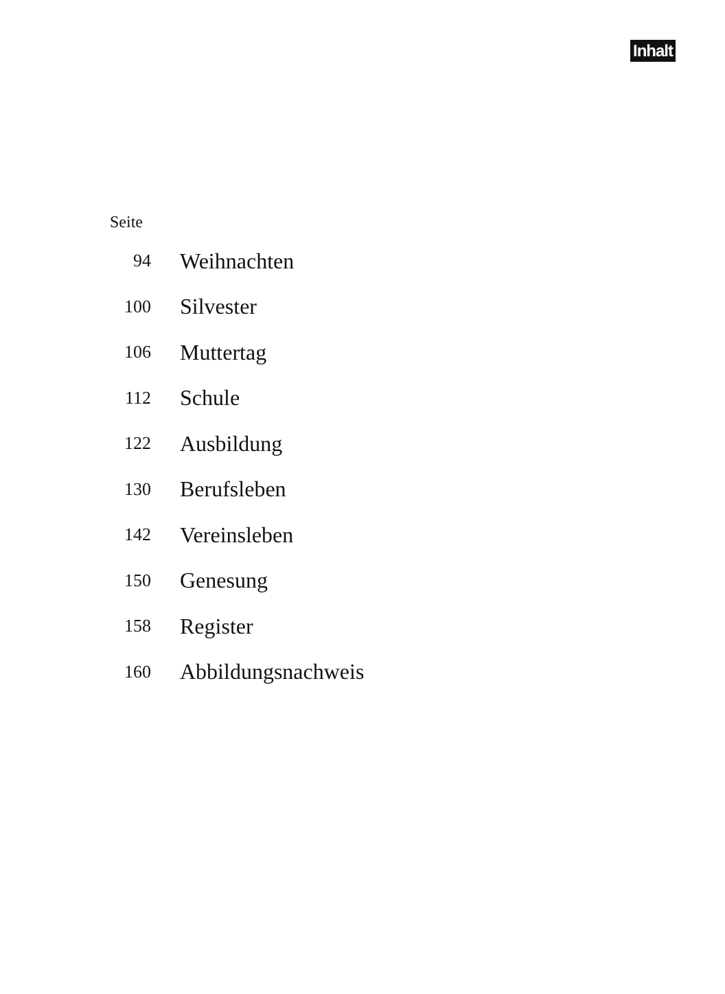Inhalt
Seite
| 94 | Weihnachten |
| 100 | Silvester |
| 106 | Muttertag |
| 112 | Schule |
| 122 | Ausbildung |
| 130 | Berufsleben |
| 142 | Vereinsleben |
| 150 | Genesung |
| 158 | Register |
| 160 | Abbildungsnachweis |